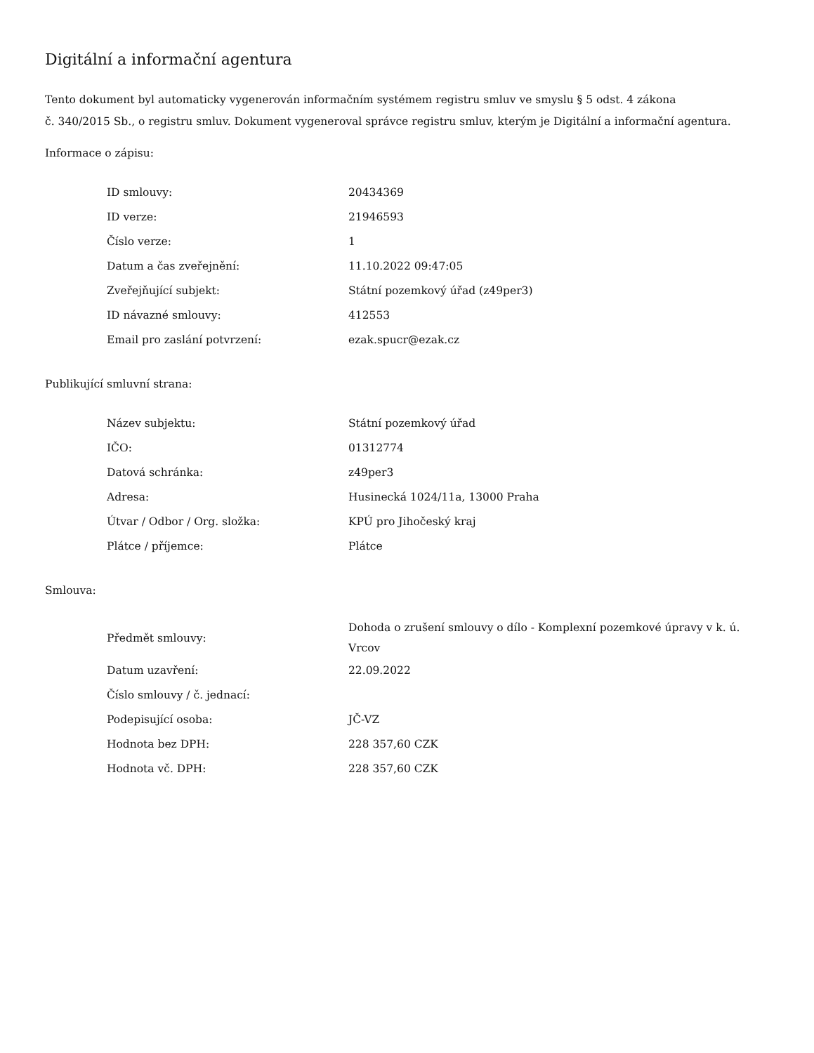Digitální a informační agentura
Tento dokument byl automaticky vygenerován informačním systémem registru smluv ve smyslu § 5 odst. 4 zákona
č. 340/2015 Sb., o registru smluv. Dokument vygeneroval správce registru smluv, kterým je Digitální a informační agentura.
Informace o zápisu:
| ID smlouvy: | 20434369 |
| ID verze: | 21946593 |
| Číslo verze: | 1 |
| Datum a čas zveřejnění: | 11.10.2022 09:47:05 |
| Zveřejňující subjekt: | Státní pozemkový úřad (z49per3) |
| ID návazné smlouvy: | 412553 |
| Email pro zaslání potvrzení: | ezak.spucr@ezak.cz |
Publikující smluvní strana:
| Název subjektu: | Státní pozemkový úřad |
| IČO: | 01312774 |
| Datová schránka: | z49per3 |
| Adresa: | Husinecká 1024/11a, 13000 Praha |
| Útvar / Odbor / Org. složka: | KPÚ pro Jihočeský kraj |
| Plátce / příjemce: | Plátce |
Smlouva:
| Předmět smlouvy: | Dohoda o zrušení smlouvy o dílo - Komplexní pozemkové úpravy v k. ú. Vrcov |
| Datum uzavření: | 22.09.2022 |
| Číslo smlouvy / č. jednací: | |
| Podepisující osoba: | JČ-VZ |
| Hodnota bez DPH: | 228 357,60 CZK |
| Hodnota vč. DPH: | 228 357,60 CZK |